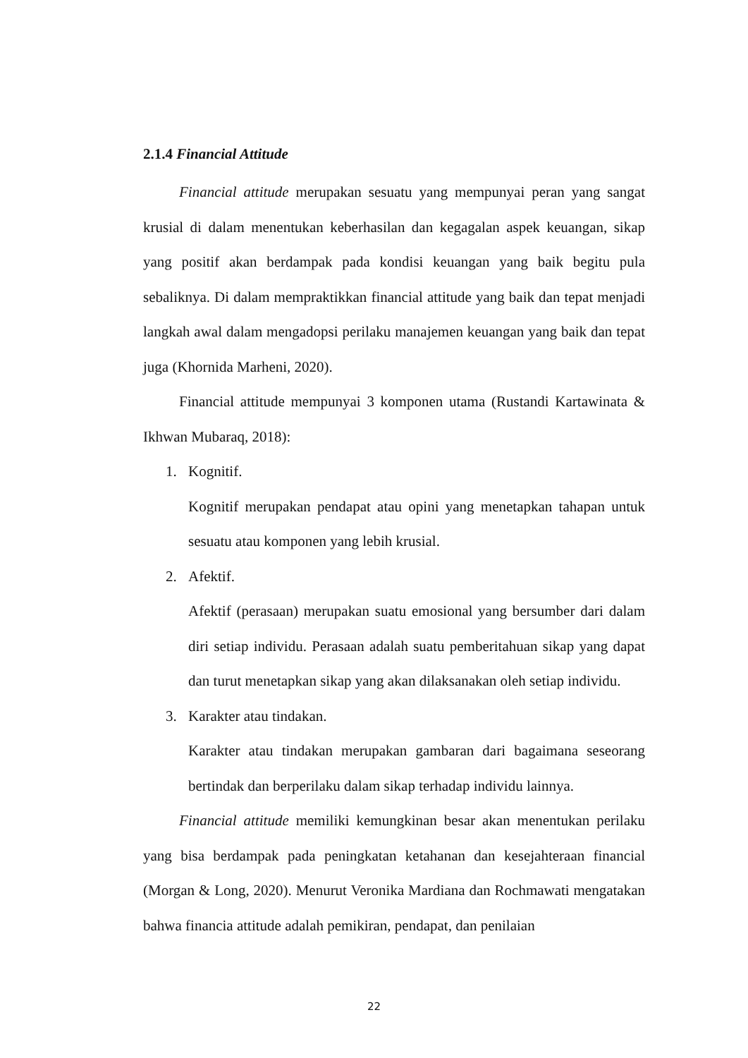2.1.4 Financial Attitude
Financial attitude merupakan sesuatu yang mempunyai peran yang sangat krusial di dalam menentukan keberhasilan dan kegagalan aspek keuangan, sikap yang positif akan berdampak pada kondisi keuangan yang baik begitu pula sebaliknya. Di dalam mempraktikkan financial attitude yang baik dan tepat menjadi langkah awal dalam mengadopsi perilaku manajemen keuangan yang baik dan tepat juga (Khornida Marheni, 2020).
Financial attitude mempunyai 3 komponen utama (Rustandi Kartawinata & Ikhwan Mubaraq, 2018):
1. Kognitif.
Kognitif merupakan pendapat atau opini yang menetapkan tahapan untuk sesuatu atau komponen yang lebih krusial.
2. Afektif.
Afektif (perasaan) merupakan suatu emosional yang bersumber dari dalam diri setiap individu. Perasaan adalah suatu pemberitahuan sikap yang dapat dan turut menetapkan sikap yang akan dilaksanakan oleh setiap individu.
3. Karakter atau tindakan.
Karakter atau tindakan merupakan gambaran dari bagaimana seseorang bertindak dan berperilaku dalam sikap terhadap individu lainnya.
Financial attitude memiliki kemungkinan besar akan menentukan perilaku yang bisa berdampak pada peningkatan ketahanan dan kesejahteraan financial (Morgan & Long, 2020). Menurut Veronika Mardiana dan Rochmawati mengatakan bahwa financia attitude adalah pemikiran, pendapat, dan penilaian
22